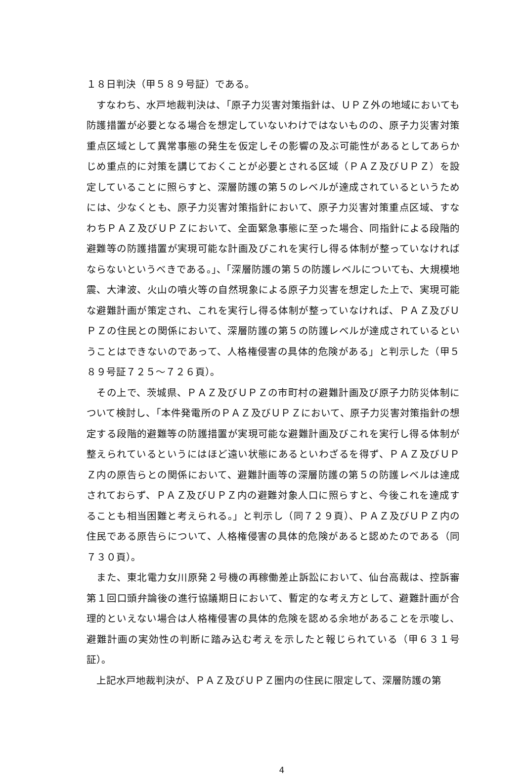１８日判決（甲５８９号証）である。
　すなわち、水戸地裁判決は、「原子力災害対策指針は、ＵＰＺ外の地域においても防護措置が必要となる場合を想定していないわけではないものの、原子力災害対策重点区域として異常事態の発生を仮定しその影響の及ぶ可能性があるとしてあらかじめ重点的に対策を講じておくことが必要とされる区域（ＰＡＺ及びＵＰＺ）を設定していることに照らすと、深層防護の第５のレベルが達成されているというためには、少なくとも、原子力災害対策指針において、原子力災害対策重点区域、すなわちＰＡＺ及びＵＰＺにおいて、全面緊急事態に至った場合、同指針による段階的避難等の防護措置が実現可能な計画及びこれを実行し得る体制が整っていなければならないというべきである。」、「深層防護の第５の防護レベルについても、大規模地震、大津波、火山の噴火等の自然現象による原子力災害を想定した上で、実現可能な避難計画が策定され、これを実行し得る体制が整っていなければ、ＰＡＺ及びＵＰＺの住民との関係において、深層防護の第５の防護レベルが達成されているということはできないのであって、人格権侵害の具体的危険がある」と判示した（甲５８９号証７２５～７２６頁）。
　その上で、茨城県、ＰＡＺ及びＵＰＺの市町村の避難計画及び原子力防災体制について検討し、「本件発電所のＰＡＺ及びＵＰＺにおいて、原子力災害対策指針の想定する段階的避難等の防護措置が実現可能な避難計画及びこれを実行し得る体制が整えられているというにはほど遠い状態にあるといわざるを得ず、ＰＡＺ及びＵＰＺ内の原告らとの関係において、避難計画等の深層防護の第５の防護レベルは達成されておらず、ＰＡＺ及びＵＰＺ内の避難対象人口に照らすと、今後これを達成することも相当困難と考えられる。」と判示し（同７２９頁）、ＰＡＺ及びＵＰＺ内の住民である原告らについて、人格権侵害の具体的危険があると認めたのである（同７３０頁）。
　また、東北電力女川原発２号機の再稼働差止訴訟において、仙台高裁は、控訴審第１回口頭弁論後の進行協議期日において、暫定的な考え方として、避難計画が合理的といえない場合は人格権侵害の具体的危険を認める余地があることを示唆し、避難計画の実効性の判断に踏み込む考えを示したと報じられている（甲６３１号証）。
　上記水戸地裁判決が、ＰＡＺ及びＵＰＺ圏内の住民に限定して、深層防護の第
4